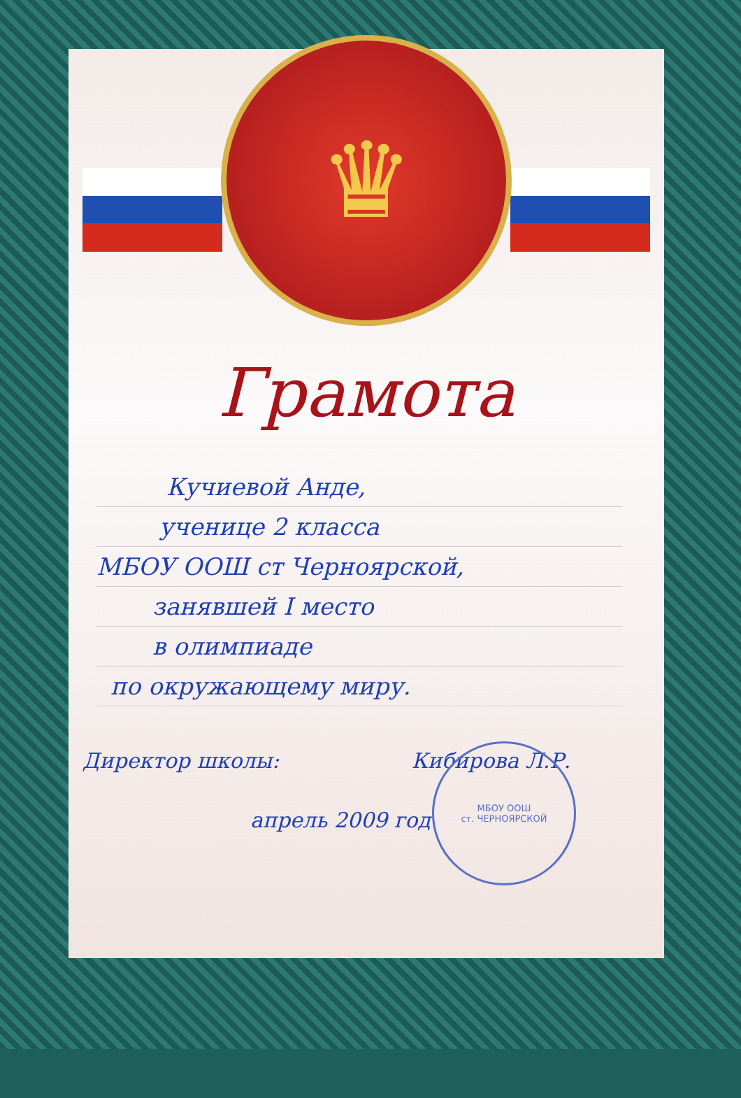♛
Грамота
Кучиевой Анде,
ученице 2 класса
МБОУ ООШ ст Черноярской,
занявшей I место
в олимпиаде
по окружающему миру.
Директор школы: Кибирова Л.Р.
МБОУ ООШ
ст. ЧЕРНОЯРСКОЙ
апрель 2009 год